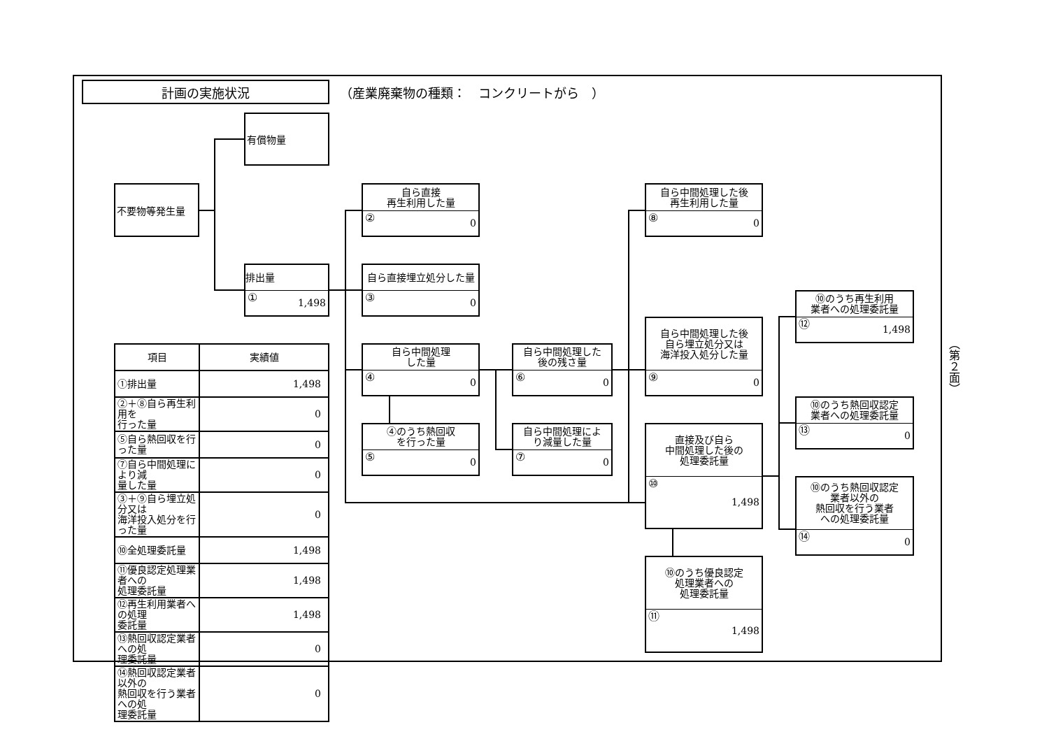計画の実施状況
（産業廃棄物の種類：　コンクリートがら　）
有償物量
不要物等発生量
排出量
① 1,498
自ら直接
再生利用した量
② 0
自ら直接埋立処分した量
③ 0
自ら中間処理
した量
④ 0
④のうち熱回収
を行った量
⑤ 0
自ら中間処理した
後の残さ量
⑥ 0
自ら中間処理によ
り減量した量
⑦ 0
自ら中間処理した後
再生利用した量
⑧ 0
自ら中間処理した後
自ら埋立処分又は
海洋投入処分した量
⑨ 0
直接及び自ら
中間処理した後の
処理委託量
⑩ 1,498
⑩のうち優良認定
処理業者への
処理委託量
⑪ 1,498
⑩のうち再生利用
業者への処理委託量
⑫ 1,498
⑩のうち熱回収認定
業者への処理委託量
⑬ 0
⑩のうち熱回収認定
業者以外の
熱回収を行う業者
への処理委託量
⑭ 0
| 項目 | 実績値 |
| --- | --- |
| ①排出量 | 1,498 |
| ②＋⑧自ら再生利用を 行った量 | 0 |
| ⑤自ら熱回収を行った量 | 0 |
| ⑦自ら中間処理により減 量した量 | 0 |
| ③＋⑨自ら埋立処分又は 海洋投入処分を行った量 | 0 |
| ⑩全処理委託量 | 1,498 |
| ⑪優良認定処理業者への 処理委託量 | 1,498 |
| ⑫再生利用業者への処理 委託量 | 1,498 |
| ⑬熱回収認定業者への処 理委託量 | 0 |
| ⑭熱回収認定業者以外の 熱回収を行う業者への処 理委託量 | 0 |
（第２面）